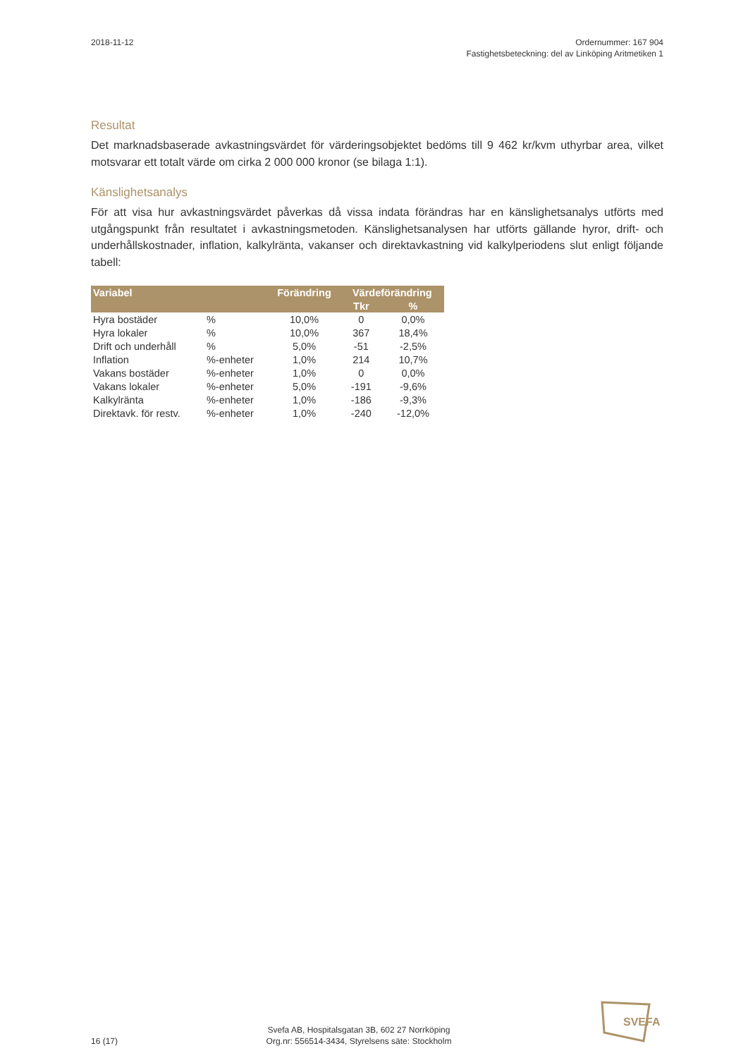2018-11-12 Ordernummer: 167 904
Fastighetsbeteckning: del av Linköping Aritmetiken 1
Resultat
Det marknadsbaserade avkastningsvärdet för värderingsobjektet bedöms till 9 462 kr/kvm uthyrbar area, vilket motsvarar ett totalt värde om cirka 2 000 000 kronor (se bilaga 1:1).
Känslighetsanalys
För att visa hur avkastningsvärdet påverkas då vissa indata förändras har en känslighetsanalys utförts med utgångspunkt från resultatet i avkastningsmetoden. Känslighetsanalysen har utförts gällande hyror, drift- och underhållskostnader, inflation, kalkylränta, vakanser och direktavkastning vid kalkylperiodens slut enligt följande tabell:
| Variabel | | Förändring | Värdeförändring | |
| --- | --- | --- | --- | --- |
| | | | Tkr | % |
| Hyra bostäder | % | 10,0% | 0 | 0,0% |
| Hyra lokaler | % | 10,0% | 367 | 18,4% |
| Drift och underhåll | % | 5,0% | -51 | -2,5% |
| Inflation | %-enheter | 1,0% | 214 | 10,7% |
| Vakans bostäder | %-enheter | 1,0% | 0 | 0,0% |
| Vakans lokaler | %-enheter | 5,0% | -191 | -9,6% |
| Kalkylränta | %-enheter | 1,0% | -186 | -9,3% |
| Direktavk. för restv. | %-enheter | 1,0% | -240 | -12,0% |
16 (17)
Svefa AB, Hospitalsgatan 3B, 602 27 Norrköping
Org.nr: 556514-3434, Styrelsens säte: Stockholm
SVEFA